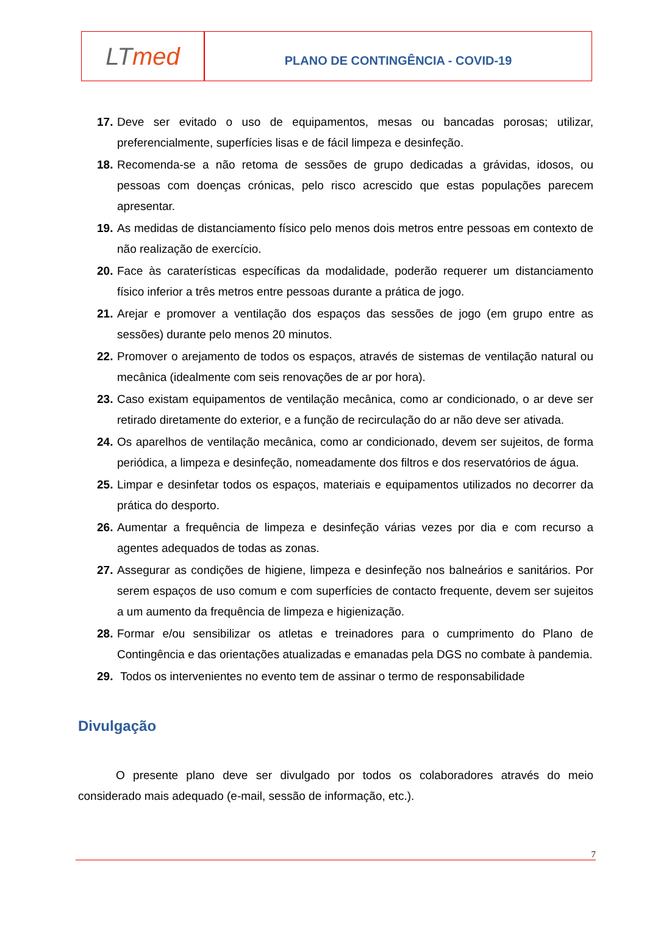LT med
PLANO DE CONTINGÊNCIA - COVID-19
17. Deve ser evitado o uso de equipamentos, mesas ou bancadas porosas; utilizar, preferencialmente, superfícies lisas e de fácil limpeza e desinfeção.
18. Recomenda-se a não retoma de sessões de grupo dedicadas a grávidas, idosos, ou pessoas com doenças crónicas, pelo risco acrescido que estas populações parecem apresentar.
19. As medidas de distanciamento físico pelo menos dois metros entre pessoas em contexto de não realização de exercício.
20. Face às caraterísticas específicas da modalidade, poderão requerer um distanciamento físico inferior a três metros entre pessoas durante a prática de jogo.
21. Arejar e promover a ventilação dos espaços das sessões de jogo (em grupo entre as sessões) durante pelo menos 20 minutos.
22. Promover o arejamento de todos os espaços, através de sistemas de ventilação natural ou mecânica (idealmente com seis renovações de ar por hora).
23. Caso existam equipamentos de ventilação mecânica, como ar condicionado, o ar deve ser retirado diretamente do exterior, e a função de recirculação do ar não deve ser ativada.
24. Os aparelhos de ventilação mecânica, como ar condicionado, devem ser sujeitos, de forma periódica, a limpeza e desinfeção, nomeadamente dos filtros e dos reservatórios de água.
25. Limpar e desinfetar todos os espaços, materiais e equipamentos utilizados no decorrer da prática do desporto.
26. Aumentar a frequência de limpeza e desinfeção várias vezes por dia e com recurso a agentes adequados de todas as zonas.
27. Assegurar as condições de higiene, limpeza e desinfeção nos balneários e sanitários. Por serem espaços de uso comum e com superfícies de contacto frequente, devem ser sujeitos a um aumento da frequência de limpeza e higienização.
28. Formar e/ou sensibilizar os atletas e treinadores para o cumprimento do Plano de Contingência e das orientações atualizadas e emanadas pela DGS no combate à pandemia.
29. Todos os intervenientes no evento tem de assinar o termo de responsabilidade
Divulgação
O presente plano deve ser divulgado por todos os colaboradores através do meio considerado mais adequado (e-mail, sessão de informação, etc.).
7